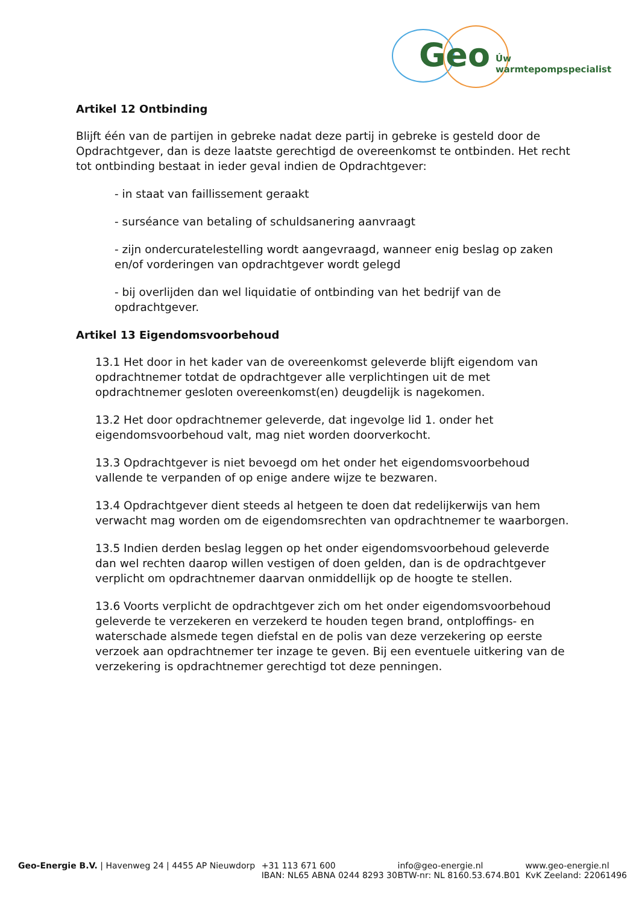Geo Úw warmtepompspecialist
Artikel 12 Ontbinding
Blijft één van de partijen in gebreke nadat deze partij in gebreke is gesteld door de Opdrachtgever, dan is deze laatste gerechtigd de overeenkomst te ontbinden. Het recht tot ontbinding bestaat in ieder geval indien de Opdrachtgever:
- in staat van faillissement geraakt
- surséance van betaling of schuldsanering aanvraagt
- zijn ondercuratelestelling wordt aangevraagd, wanneer enig beslag op zaken en/of vorderingen van opdrachtgever wordt gelegd
- bij overlijden dan wel liquidatie of ontbinding van het bedrijf van de opdrachtgever.
Artikel 13 Eigendomsvoorbehoud
13.1 Het door in het kader van de overeenkomst geleverde blijft eigendom van opdrachtnemer totdat de opdrachtgever alle verplichtingen uit de met opdrachtnemer gesloten overeenkomst(en) deugdelijk is nagekomen.
13.2 Het door opdrachtnemer geleverde, dat ingevolge lid 1. onder het eigendomsvoorbehoud valt, mag niet worden doorverkocht.
13.3 Opdrachtgever is niet bevoegd om het onder het eigendomsvoorbehoud vallende te verpanden of op enige andere wijze te bezwaren.
13.4 Opdrachtgever dient steeds al hetgeen te doen dat redelijkerwijs van hem verwacht mag worden om de eigendomsrechten van opdrachtnemer te waarborgen.
13.5 Indien derden beslag leggen op het onder eigendomsvoorbehoud geleverde dan wel rechten daarop willen vestigen of doen gelden, dan is de opdrachtgever verplicht om opdrachtnemer daarvan onmiddellijk op de hoogte te stellen.
13.6 Voorts verplicht de opdrachtgever zich om het onder eigendomsvoorbehoud geleverde te verzekeren en verzekerd te houden tegen brand, ontploffings- en waterschade alsmede tegen diefstal en de polis van deze verzekering op eerste verzoek aan opdrachtnemer ter inzage te geven. Bij een eventuele uitkering van de verzekering is opdrachtnemer gerechtigd tot deze penningen.
Geo-Energie B.V. | Havenweg 24 | 4455 AP Nieuwdorp +31 113 671 600
IBAN: NL65 ABNA 0244 8293 30
info@geo-energie.nl
BTW-nr: NL 8160.53.674.B01
www.geo-energie.nl
KvK Zeeland: 22061496